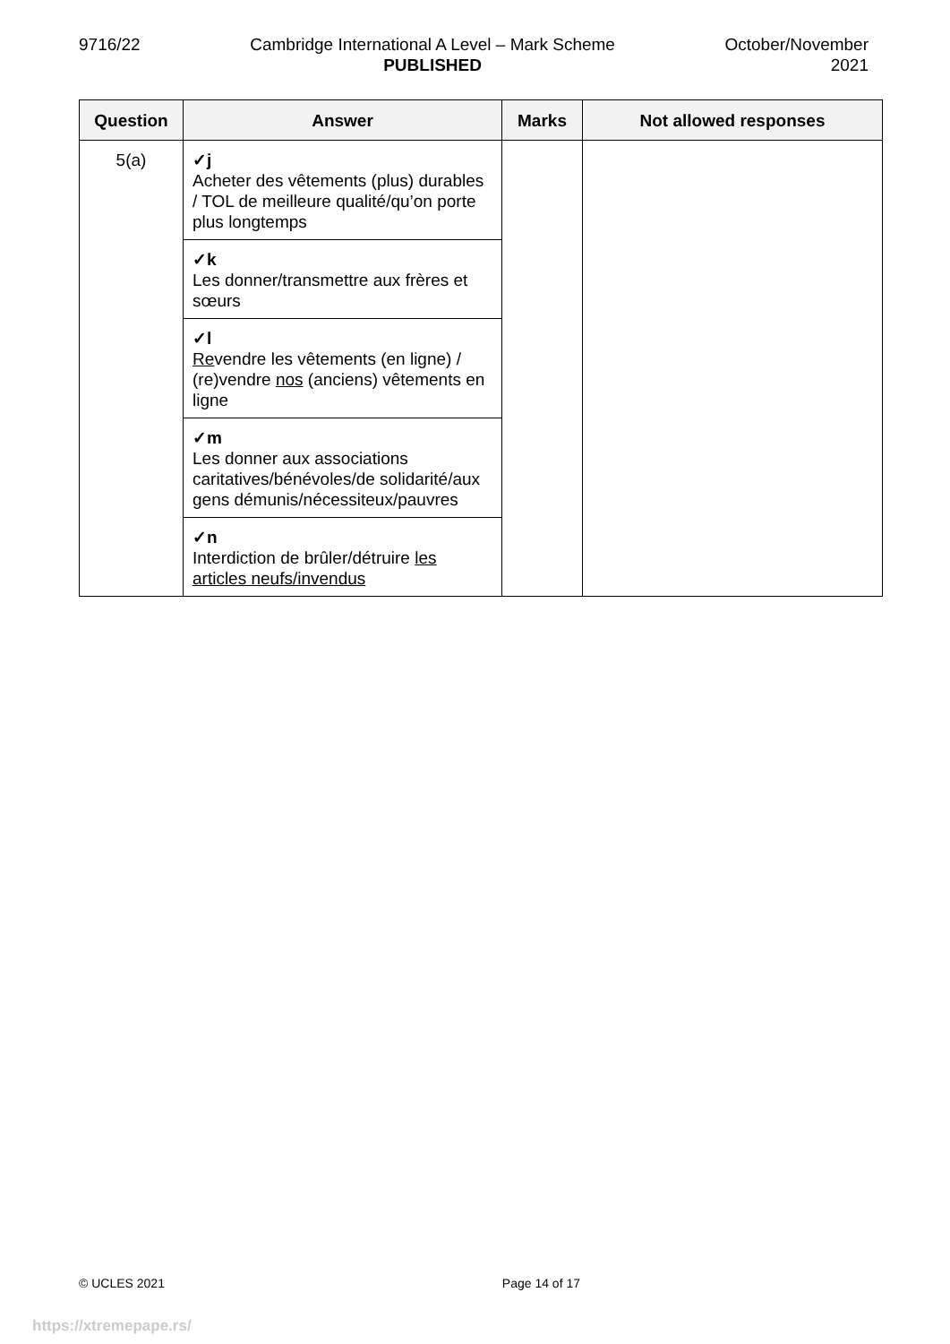9716/22 Cambridge International A Level – Mark Scheme
PUBLISHED
October/November
2021
| Question | Answer | Marks | Not allowed responses |
| --- | --- | --- | --- |
| 5(a) | ✓j Acheter des vêtements (plus) durables / TOL de meilleure qualité/qu’on porte plus longtemps | | |
| | ✓k Les donner/transmettre aux frères et sœurs | | |
| | ✓l Re vendre les vêtements (en ligne) / (re)vendre nos (anciens) vêtements en ligne | | |
| | ✓m Les donner aux associations caritatives/bénévoles/de solidarité/aux gens démunis/nécessiteux/pauvres | | |
| | ✓n Interdiction de brûler/détruire les articles neufs/invendus | | |
© UCLES 2021 Page 14 of 17
https://xtremepape.rs/